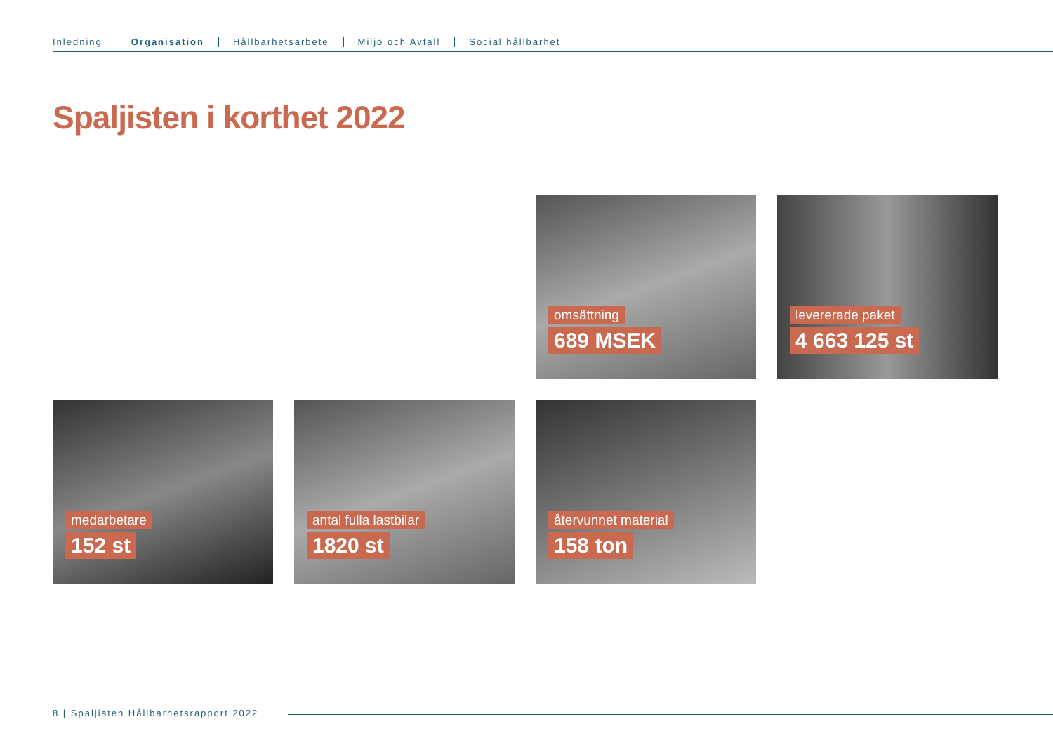Inledning Organisation Hållbarhetsarbete Miljö och Avfall Social hållbarhet
Spaljisten i korthet 2022
omsättning
689 MSEK
levererade paket
4 663 125 st
medarbetare
152 st
antal fulla lastbilar
1820 st
återvunnet material
158 ton
8 | Spaljisten Hållbarhetsrapport 2022